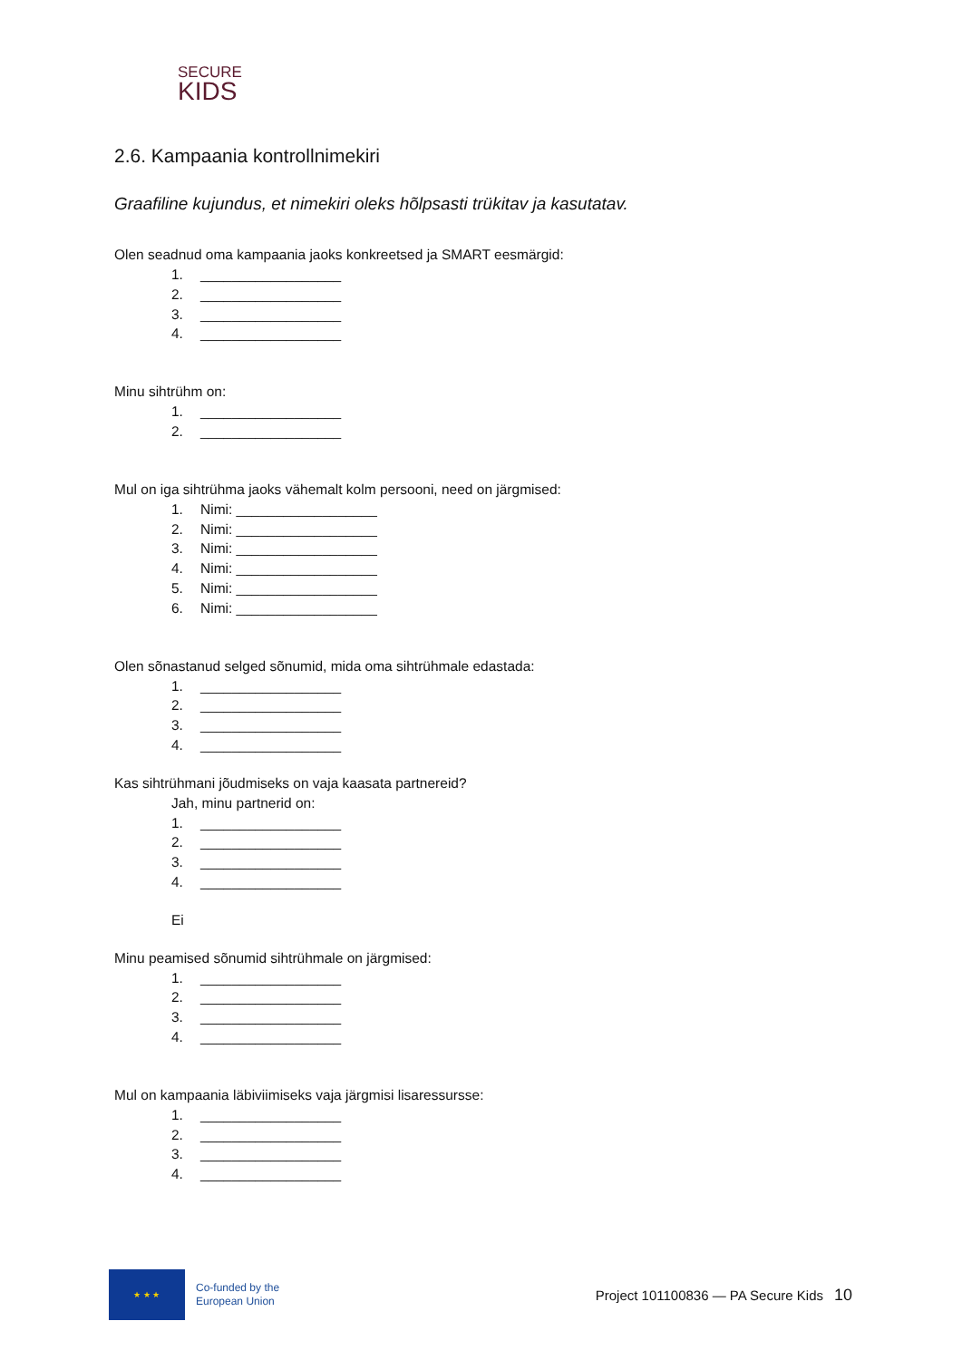SECURE
KIDS
2.6. Kampaania kontrollnimekiri
Graafiline kujundus, et nimekiri oleks hõlpsasti trükitav ja kasutatav.
Olen seadnud oma kampaania jaoks konkreetsed ja SMART eesmärgid:
1. __________________
2. __________________
3. __________________
4. __________________
Minu sihtrühm on:
1. __________________
2. __________________
Mul on iga sihtrühma jaoks vähemalt kolm persooni, need on järgmised:
1. Nimi: __________________
2. Nimi: __________________
3. Nimi: __________________
4. Nimi: __________________
5. Nimi: __________________
6. Nimi: __________________
Olen sõnastanud selged sõnumid, mida oma sihtrühmale edastada:
1. __________________
2. __________________
3. __________________
4. __________________
Kas sihtrühmani jõudmiseks on vaja kaasata partnereid?
Jah, minu partnerid on:
1. __________________
2. __________________
3. __________________
4. __________________
Ei
Minu peamised sõnumid sihtrühmale on järgmised:
1. __________________
2. __________________
3. __________________
4. __________________
Mul on kampaania läbiviimiseks vaja järgmisi lisaressursse:
1. __________________
2. __________________
3. __________________
4. __________________
★ ★ ★
Co-funded by the
European Union
Project 101100836 — PA Secure Kids
10